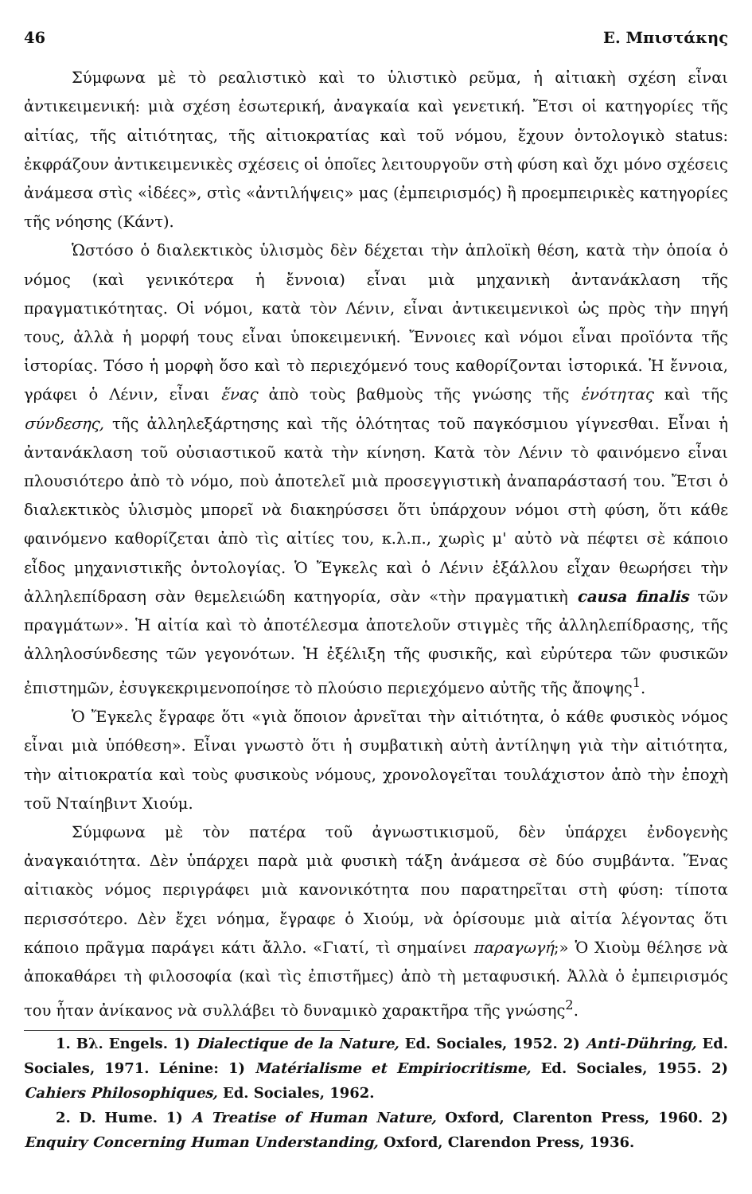46 Ε. Μπιστάκης
Σύμφωνα μὲ τὸ ρεαλιστικὸ καὶ το ὑλιστικὸ ρεῦμα, ἡ αἰτιακὴ σχέση εἶναι ἀντικειμενική: μιὰ σχέση ἐσωτερική, ἀναγκαία καὶ γενετική. Ἔτσι οἱ κατηγορίες τῆς αἰτίας, τῆς αἰτιότητας, τῆς αἰτιοκρατίας καὶ τοῦ νόμου, ἔχουν ὀντολογικὸ status: ἐκφράζουν ἀντικειμενικὲς σχέσεις οἱ ὁποῖες λειτουργοῦν στὴ φύση καὶ ὄχι μόνο σχέσεις ἀνάμεσα στὶς «ἰδέες», στὶς «ἀντιλήψεις» μας (ἐμπειρισμός) ἢ προεμπειρικὲς κατηγορίες τῆς νόησης (Κάντ).
Ὡστόσο ὁ διαλεκτικὸς ὑλισμὸς δὲν δέχεται τὴν ἁπλοϊκὴ θέση, κατὰ τὴν ὁποία ὁ νόμος (καὶ γενικότερα ἡ ἔννοια) εἶναι μιὰ μηχανικὴ ἀντανάκλαση τῆς πραγματικότητας. Οἱ νόμοι, κατὰ τὸν Λένιν, εἶναι ἀντικειμενικοὶ ὡς πρὸς τὴν πηγή τους, ἀλλὰ ἡ μορφή τους εἶναι ὑποκειμενική. Ἔννοιες καὶ νόμοι εἶναι προϊόντα τῆς ἱστορίας. Τόσο ἡ μορφὴ ὅσο καὶ τὸ περιεχόμενό τους καθορίζονται ἱστορικά. Ἡ ἔννοια, γράφει ὁ Λένιν, εἶναι ἕνας ἀπὸ τοὺς βαθμοὺς τῆς γνώσης τῆς ἑνότητας καὶ τῆς σύνδεσης, τῆς ἀλληλεξάρτησης καὶ τῆς ὁλότητας τοῦ παγκόσμιου γίγνεσθαι. Εἶναι ἡ ἀντανάκλαση τοῦ οὐσιαστικοῦ κατὰ τὴν κίνηση. Κατὰ τὸν Λένιν τὸ φαινόμενο εἶναι πλουσιότερο ἀπὸ τὸ νόμο, ποὺ ἀποτελεῖ μιὰ προσεγγιστικὴ ἀναπαράστασή του. Ἔτσι ὁ διαλεκτικὸς ὑλισμὸς μπορεῖ νὰ διακηρύσσει ὅτι ὑπάρχουν νόμοι στὴ φύση, ὅτι κάθε φαινόμενο καθορίζεται ἀπὸ τὶς αἰτίες του, κ.λ.π., χωρὶς μ' αὐτὸ νὰ πέφτει σὲ κάποιο εἶδος μηχανιστικῆς ὀντολογίας. Ὁ Ἔγκελς καὶ ὁ Λένιν ἐξάλλου εἶχαν θεωρήσει τὴν ἀλληλεπίδραση σὰν θεμελειώδη κατηγορία, σὰν «τὴν πραγματικὴ causa finalis τῶν πραγμάτων». Ἡ αἰτία καὶ τὸ ἀποτέλεσμα ἀποτελοῦν στιγμὲς τῆς ἀλληλεπίδρασης, τῆς ἀλληλοσύνδεσης τῶν γεγονότων. Ἡ ἐξέλιξη τῆς φυσικῆς, καὶ εὐρύτερα τῶν φυσικῶν ἐπιστημῶν, ἐσυγκεκριμενοποίησε τὸ πλούσιο περιεχόμενο αὐτῆς τῆς ἄποψης<sup>1</sup>.
Ὁ Ἔγκελς ἔγραφε ὅτι «γιὰ ὅποιον ἀρνεῖται τὴν αἰτιότητα, ὁ κάθε φυσικὸς νόμος εἶναι μιὰ ὑπόθεση». Εἶναι γνωστὸ ὅτι ἡ συμβατικὴ αὐτὴ ἀντίληψη γιὰ τὴν αἰτιότητα, τὴν αἰτιοκρατία καὶ τοὺς φυσικοὺς νόμους, χρονολογεῖται τουλάχιστον ἀπὸ τὴν ἐποχὴ τοῦ Νταίηβιντ Χιούμ.
Σύμφωνα μὲ τὸν πατέρα τοῦ ἀγνωστικισμοῦ, δὲν ὑπάρχει ἐνδογενὴς ἀναγκαιότητα. Δὲν ὑπάρχει παρὰ μιὰ φυσικὴ τάξη ἀνάμεσα σὲ δύο συμβάντα. Ἕνας αἰτιακὸς νόμος περιγράφει μιὰ κανονικότητα που παρατηρεῖται στὴ φύση: τίποτα περισσότερο. Δὲν ἔχει νόημα, ἔγραφε ὁ Χιούμ, νὰ ὁρίσουμε μιὰ αἰτία λέγοντας ὅτι κάποιο πρᾶγμα παράγει κάτι ἄλλο. «Γιατί, τὶ σημαίνει παραγωγή;» Ὁ Χιοὺμ θέλησε νὰ ἀποκαθάρει τὴ φιλοσοφία (καὶ τὶς ἐπιστῆμες) ἀπὸ τὴ μεταφυσική. Ἀλλὰ ὁ ἐμπειρισμός του ἦταν ἀνίκανος νὰ συλλάβει τὸ δυναμικὸ χαρακτῆρα τῆς γνώσης<sup>2</sup>.
1. Βλ. Engels. 1) Dialectique de la Nature, Ed. Sociales, 1952. 2) Anti-Dühring, Ed. Sociales, 1971. Lénine: 1) Matérialisme et Empiriocritisme, Ed. Sociales, 1955. 2) Cahiers Philosophiques, Ed. Sociales, 1962.
2. D. Hume. 1) A Treatise of Human Nature, Oxford, Clarenton Press, 1960. 2) Enquiry Concerning Human Understanding, Oxford, Clarendon Press, 1936.